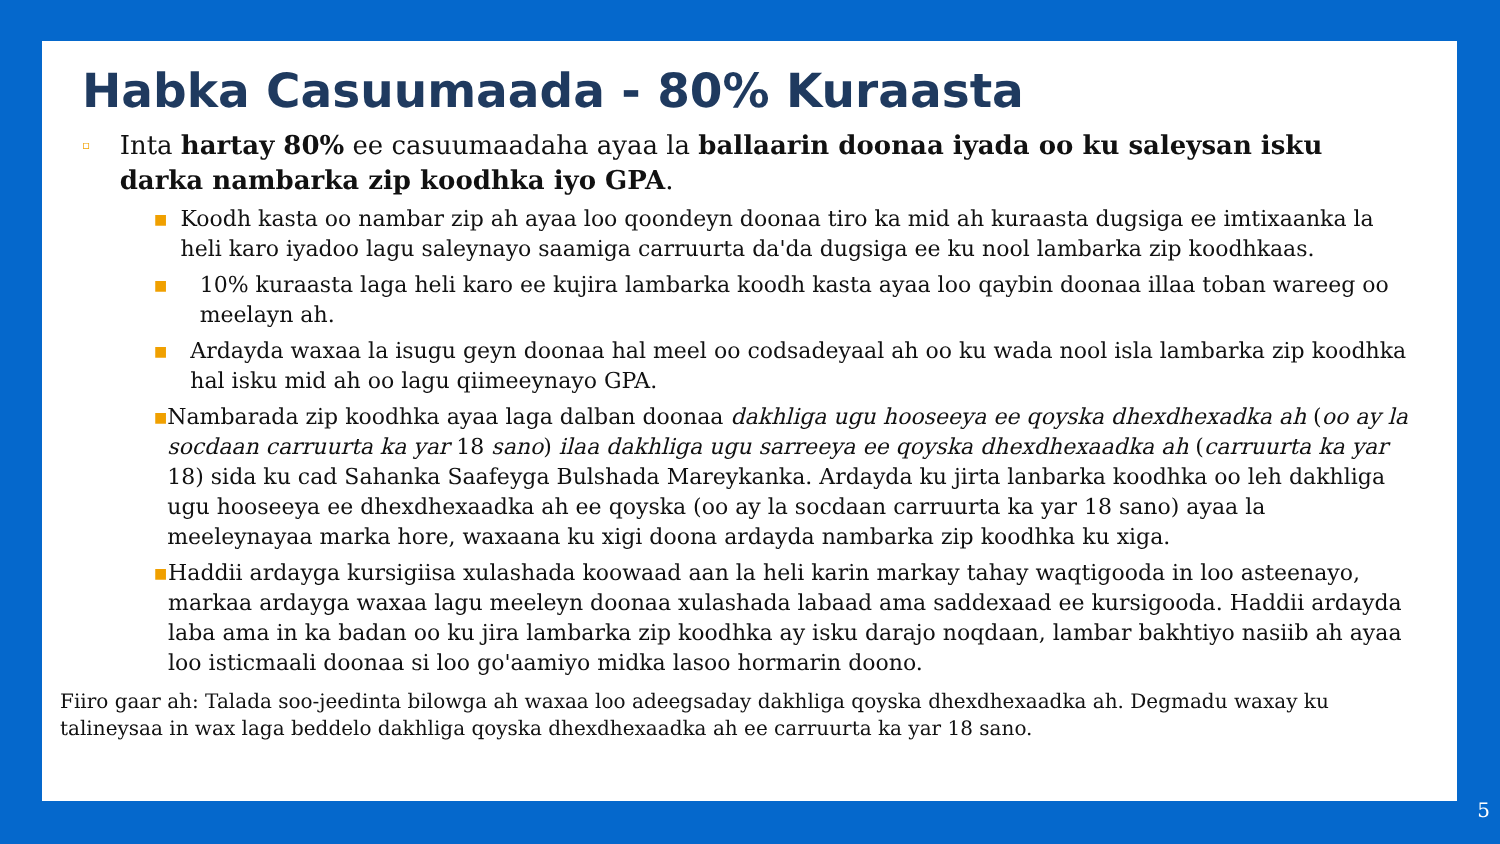Habka Casuumaada - 80% Kuraasta
▫
Inta hartay 80% ee casuumaadaha ayaa la ballaarin doonaa iyada oo ku saleysan isku darka nambarka zip koodhka iyo GPA.
■
Koodh kasta oo nambar zip ah ayaa loo qoondeyn doonaa tiro ka mid ah kuraasta dugsiga ee imtixaanka la heli karo iyadoo lagu saleynayo saamiga carruurta da'da dugsiga ee ku nool lambarka zip koodhkaas.
■
10% kuraasta laga heli karo ee kujira lambarka koodh kasta ayaa loo qaybin doonaa illaa toban wareeg oo meelayn ah.
■
Ardayda waxaa la isugu geyn doonaa hal meel oo codsadeyaal ah oo ku wada nool isla lambarka zip koodhka hal isku mid ah oo lagu qiimeeynayo GPA.
■
Nambarada zip koodhka ayaa laga dalban doonaa dakhliga ugu hooseeya ee qoyska dhexdhexadka ah (oo ay la socdaan carruurta ka yar 18 sano) ilaa dakhliga ugu sarreeya ee qoyska dhexdhexaadka ah (carruurta ka yar 18) sida ku cad Sahanka Saafeyga Bulshada Mareykanka. Ardayda ku jirta lanbarka koodhka oo leh dakhliga ugu hooseeya ee dhexdhexaadka ah ee qoyska (oo ay la socdaan carruurta ka yar 18 sano) ayaa la meeleynayaa marka hore, waxaana ku xigi doona ardayda nambarka zip koodhka ku xiga.
■
Haddii ardayga kursigiisa xulashada koowaad aan la heli karin markay tahay waqtigooda in loo asteenayo, markaa ardayga waxaa lagu meeleyn doonaa xulashada labaad ama saddexaad ee kursigooda. Haddii ardayda laba ama in ka badan oo ku jira lambarka zip koodhka ay isku darajo noqdaan, lambar bakhtiyo nasiib ah ayaa loo isticmaali doonaa si loo go'aamiyo midka lasoo hormarin doono.
Fiiro gaar ah: Talada soo-jeedinta bilowga ah waxaa loo adeegsaday dakhliga qoyska dhexdhexaadka ah. Degmadu waxay ku talineysaa in wax laga beddelo dakhliga qoyska dhexdhexaadka ah ee carruurta ka yar 18 sano.
5